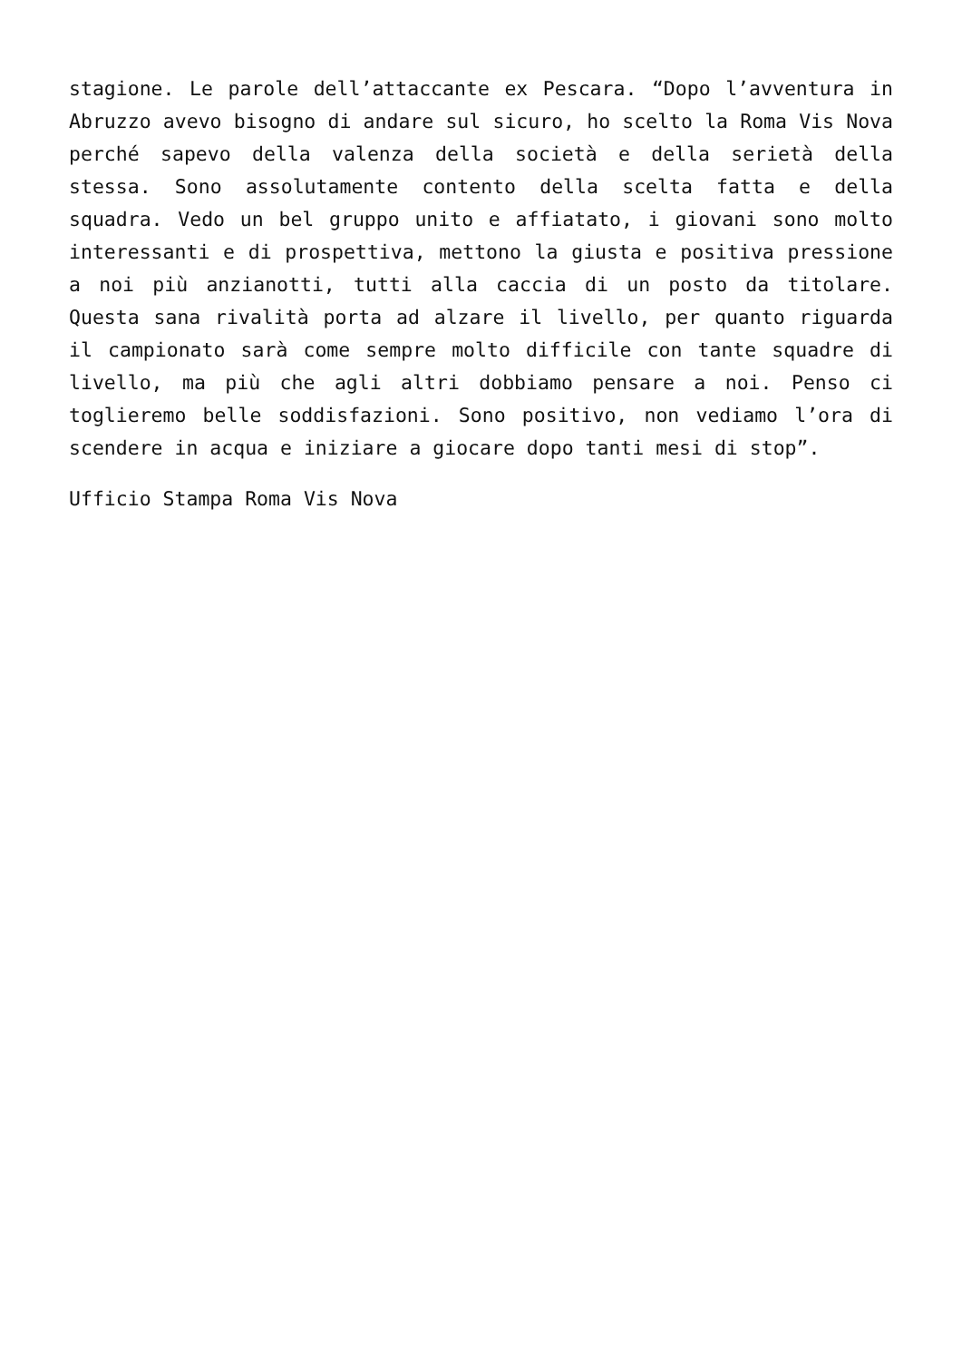stagione. Le parole dell’attaccante ex Pescara. “Dopo l’avventura in Abruzzo avevo bisogno di andare sul sicuro, ho scelto la Roma Vis Nova perché sapevo della valenza della società e della serietà della stessa. Sono assolutamente contento della scelta fatta e della squadra. Vedo un bel gruppo unito e affiatato, i giovani sono molto interessanti e di prospettiva, mettono la giusta e positiva pressione a noi più anzianotti, tutti alla caccia di un posto da titolare. Questa sana rivalità porta ad alzare il livello, per quanto riguarda il campionato sarà come sempre molto difficile con tante squadre di livello, ma più che agli altri dobbiamo pensare a noi. Penso ci toglieremo belle soddisfazioni. Sono positivo, non vediamo l’ora di scendere in acqua e iniziare a giocare dopo tanti mesi di stop”.
Ufficio Stampa Roma Vis Nova